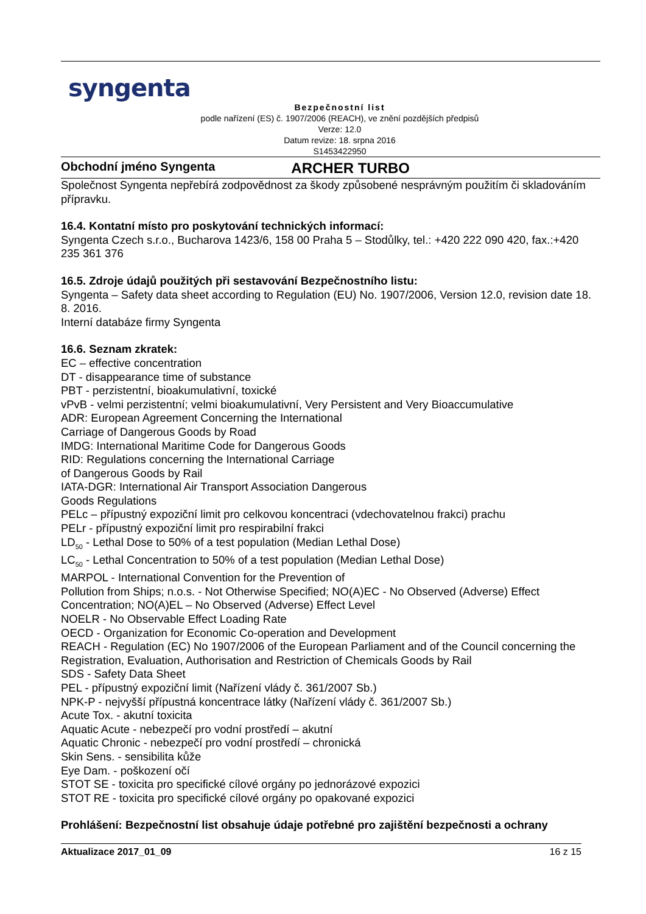syngenta
Bezpečnostní list
podle nařízení (ES) č. 1907/2006 (REACH), ve znění pozdějších předpisů
Verze: 12.0
Datum revize: 18. srpna 2016
S1453422950
Obchodní jméno Syngenta ARCHER TURBO
Společnost Syngenta nepřebírá zodpovědnost za škody způsobené nesprávným použitím či skladováním přípravku.
16.4. Kontatní místo pro poskytování technických informací:
Syngenta Czech s.r.o., Bucharova 1423/6, 158 00 Praha 5 – Stodůlky, tel.: +420 222 090 420, fax.:+420 235 361 376
16.5. Zdroje údajů použitých při sestavování Bezpečnostního listu:
Syngenta – Safety data sheet according to Regulation (EU) No. 1907/2006, Version 12.0, revision date 18. 8. 2016.
Interní databáze firmy Syngenta
16.6. Seznam zkratek:
EC – effective concentration
DT - disappearance time of substance
PBT - perzistentní, bioakumulativní, toxické
vPvB - velmi perzistentní; velmi bioakumulativní, Very Persistent and Very Bioaccumulative
ADR: European Agreement Concerning the International
Carriage of Dangerous Goods by Road
IMDG: International Maritime Code for Dangerous Goods
RID: Regulations concerning the International Carriage
of Dangerous Goods by Rail
IATA-DGR: International Air Transport Association Dangerous
Goods Regulations
PELc – přípustný expoziční limit pro celkovou koncentraci (vdechovatelnou frakci) prachu
PELr - přípustný expoziční limit pro respirabilní frakci
LD<sub>50</sub> - Lethal Dose to 50% of a test population (Median Lethal Dose)
LC<sub>50</sub> - Lethal Concentration to 50% of a test population (Median Lethal Dose)
MARPOL - International Convention for the Prevention of
Pollution from Ships; n.o.s. - Not Otherwise Specified; NO(A)EC - No Observed (Adverse) Effect Concentration; NO(A)EL – No Observed (Adverse) Effect Level
NOELR - No Observable Effect Loading Rate
OECD - Organization for Economic Co-operation and Development
REACH - Regulation (EC) No 1907/2006 of the European Parliament and of the Council concerning the Registration, Evaluation, Authorisation and Restriction of Chemicals Goods by Rail
SDS - Safety Data Sheet
PEL - přípustný expoziční limit (Nařízení vlády č. 361/2007 Sb.)
NPK-P - nejvyšší přípustná koncentrace látky (Nařízení vlády č. 361/2007 Sb.)
Acute Tox. - akutní toxicita
Aquatic Acute - nebezpečí pro vodní prostředí – akutní
Aquatic Chronic - nebezpečí pro vodní prostředí – chronická
Skin Sens. - sensibilita kůže
Eye Dam. - poškození očí
STOT SE - toxicita pro specifické cílové orgány po jednorázové expozici
STOT RE - toxicita pro specifické cílové orgány po opakované expozici
Prohlášení: Bezpečnostní list obsahuje údaje potřebné pro zajištění bezpečnosti a ochrany
Aktualizace 2017_01_09 16 z 15